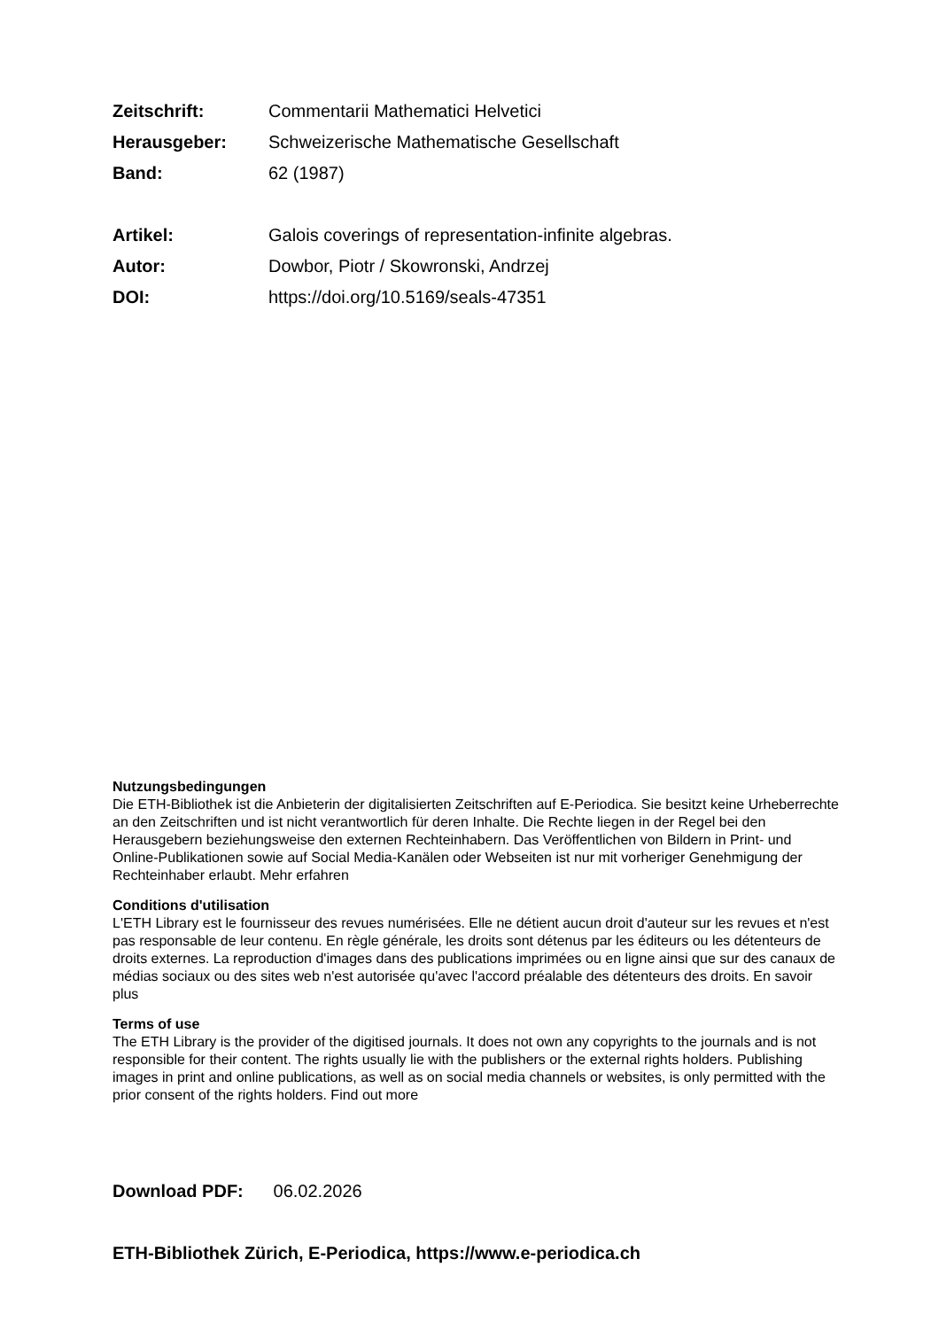Zeitschrift: Commentarii Mathematici Helvetici
Herausgeber: Schweizerische Mathematische Gesellschaft
Band: 62 (1987)
Artikel: Galois coverings of representation-infinite algebras.
Autor: Dowbor, Piotr / Skowronski, Andrzej
DOI: https://doi.org/10.5169/seals-47351
Nutzungsbedingungen
Die ETH-Bibliothek ist die Anbieterin der digitalisierten Zeitschriften auf E-Periodica. Sie besitzt keine Urheberrechte an den Zeitschriften und ist nicht verantwortlich für deren Inhalte. Die Rechte liegen in der Regel bei den Herausgebern beziehungsweise den externen Rechteinhabern. Das Veröffentlichen von Bildern in Print- und Online-Publikationen sowie auf Social Media-Kanälen oder Webseiten ist nur mit vorheriger Genehmigung der Rechteinhaber erlaubt. Mehr erfahren
Conditions d'utilisation
L'ETH Library est le fournisseur des revues numérisées. Elle ne détient aucun droit d'auteur sur les revues et n'est pas responsable de leur contenu. En règle générale, les droits sont détenus par les éditeurs ou les détenteurs de droits externes. La reproduction d'images dans des publications imprimées ou en ligne ainsi que sur des canaux de médias sociaux ou des sites web n'est autorisée qu'avec l'accord préalable des détenteurs des droits. En savoir plus
Terms of use
The ETH Library is the provider of the digitised journals. It does not own any copyrights to the journals and is not responsible for their content. The rights usually lie with the publishers or the external rights holders. Publishing images in print and online publications, as well as on social media channels or websites, is only permitted with the prior consent of the rights holders. Find out more
Download PDF: 06.02.2026
ETH-Bibliothek Zürich, E-Periodica, https://www.e-periodica.ch